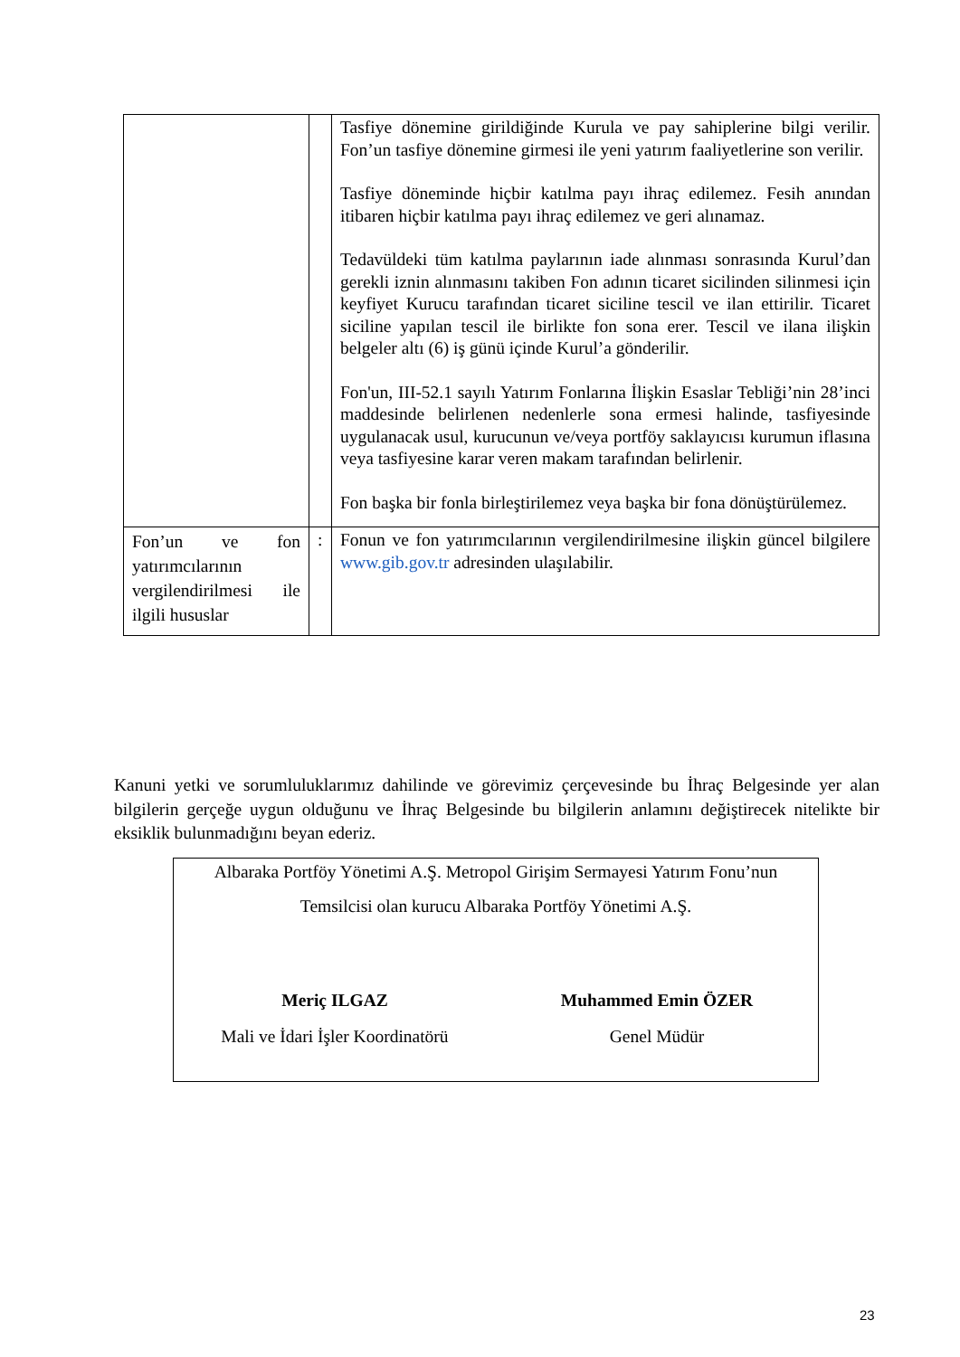| | | Tasfiye dönemine girildiğinde Kurula ve pay sahiplerine bilgi verilir. Fon’un tasfiye dönemine girmesi ile yeni yatırım faaliyetlerine son verilir. Tasfiye döneminde hiçbir katılma payı ihraç edilemez. Fesih anından itibaren hiçbir katılma payı ihraç edilemez ve geri alınamaz. Tedavüldeki tüm katılma paylarının iade alınması sonrasında Kurul’dan gerekli iznin alınmasını takiben Fon adının ticaret sicilinden silinmesi için keyfiyet Kurucu tarafından ticaret siciline tescil ve ilan ettirilir. Ticaret siciline yapılan tescil ile birlikte fon sona erer. Tescil ve ilana ilişkin belgeler altı (6) iş günü içinde Kurul’a gönderilir. Fon'un, III-52.1 sayılı Yatırım Fonlarına İlişkin Esaslar Tebliği’nin 28’inci maddesinde belirlenen nedenlerle sona ermesi halinde, tasfiyesinde uygulanacak usul, kurucunun ve/veya portföy saklayıcısı kurumun iflasına veya tasfiyesine karar veren makam tarafından belirlenir. Fon başka bir fonla birleştirilemez veya başka bir fona dönüştürülemez. |
| Fon’un ve fon yatırımcılarının vergilendirilmesi ile ilgili hususlar | : | Fonun ve fon yatırımcılarının vergilendirilmesine ilişkin güncel bilgilere www.gib.gov.tr adresinden ulaşılabilir. |
Kanuni yetki ve sorumluluklarımız dahilinde ve görevimiz çerçevesinde bu İhraç Belgesinde yer alan bilgilerin gerçeğe uygun olduğunu ve İhraç Belgesinde bu bilgilerin anlamını değiştirecek nitelikte bir eksiklik bulunmadığını beyan ederiz.
Albaraka Portföy Yönetimi A.Ş. Metropol Girişim Sermayesi Yatırım Fonu’nun
Temsilcisi olan kurucu Albaraka Portföy Yönetimi A.Ş.
Meriç ILGAZ
Mali ve İdari İşler Koordinatörü
Muhammed Emin ÖZER
Genel Müdür
23